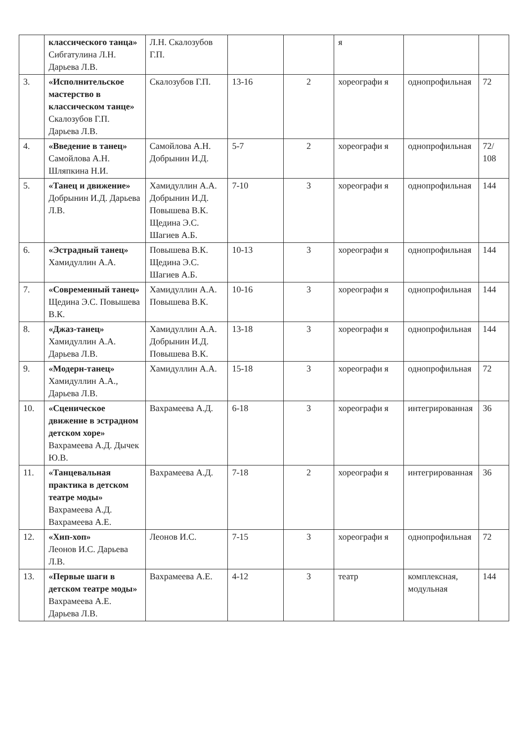| | классического танца» Сибгатулина Л.Н. Дарьева Л.В. | Л.Н. Скалозубов Г.П. | | | я | | |
| 3. | «Исполнительское мастерство в классическом танце» Скалозубов Г.П. Дарьева Л.В. | Скалозубов Г.П. | 13-16 | 2 | хореографи я | однопрофильная | 72 |
| 4. | «Введение в танец» Самойлова А.Н. Шляпкина Н.И. | Самойлова А.Н. Добрынин И.Д. | 5-7 | 2 | хореографи я | однопрофильная | 72/ 108 |
| 5. | «Танец и движение» Добрынин И.Д. Дарьева Л.В. | Хамидуллин А.А. Добрынин И.Д. Повышева В.К. Щедина Э.С. Шагиев А.Б. | 7-10 | 3 | хореографи я | однопрофильная | 144 |
| 6. | «Эстрадный танец» Хамидуллин А.А. | Повышева В.К. Щедина Э.С. Шагиев А.Б. | 10-13 | 3 | хореографи я | однопрофильная | 144 |
| 7. | «Современный танец» Щедина Э.С. Повышева В.К. | Хамидуллин А.А. Повышева В.К. | 10-16 | 3 | хореографи я | однопрофильная | 144 |
| 8. | «Джаз-танец» Хамидуллин А.А. Дарьева Л.В. | Хамидуллин А.А. Добрынин И.Д. Повышева В.К. | 13-18 | 3 | хореографи я | однопрофильная | 144 |
| 9. | «Модерн-танец» Хамидуллин А.А., Дарьева Л.В. | Хамидуллин А.А. | 15-18 | 3 | хореографи я | однопрофильная | 72 |
| 10. | «Сценическое движение в эстрадном детском хоре» Вахрамеева А.Д. Дычек Ю.В. | Вахрамеева А.Д. | 6-18 | 3 | хореографи я | интегрированная | 36 |
| 11. | «Танцевальная практика в детском театре моды» Вахрамеева А.Д. Вахрамеева А.Е. | Вахрамеева А.Д. | 7-18 | 2 | хореографи я | интегрированная | 36 |
| 12. | «Хип-хоп» Леонов И.С. Дарьева Л.В. | Леонов И.С. | 7-15 | 3 | хореографи я | однопрофильная | 72 |
| 13. | «Первые шаги в детском театре моды» Вахрамеева А.Е. Дарьева Л.В. | Вахрамеева А.Е. | 4-12 | 3 | театр | комплексная, модульная | 144 |